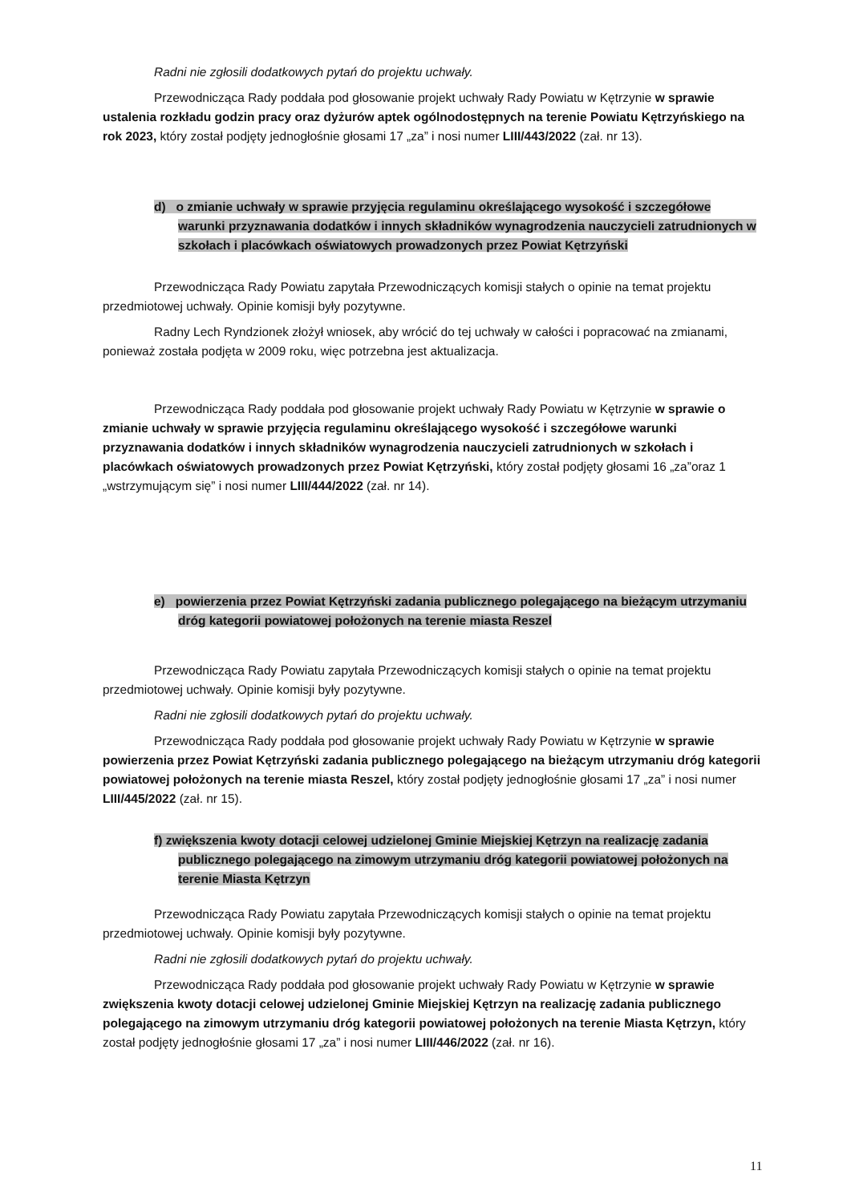Radni nie zgłosili dodatkowych pytań do projektu uchwały.
Przewodnicząca Rady poddała pod głosowanie projekt uchwały Rady Powiatu w Kętrzynie w sprawie ustalenia rozkładu godzin pracy oraz dyżurów aptek ogólnodostępnych na terenie Powiatu Kętrzyńskiego na rok 2023, który został podjęty jednogłośnie głosami 17 „za” i nosi numer LIII/443/2022 (zał. nr 13).
d) o zmianie uchwały w sprawie przyjęcia regulaminu określającego wysokość i szczegółowe warunki przyznawania dodatków i innych składników wynagrodzenia nauczycieli zatrudnionych w szkołach i placówkach oświatowych prowadzonych przez Powiat Kętrzyński
Przewodnicząca Rady Powiatu zapytała Przewodniczących komisji stałych o opinie na temat projektu przedmiotowej uchwały. Opinie komisji były pozytywne.
Radny Lech Ryndzionek złożył wniosek, aby wrócić do tej uchwały w całości i popracować na zmianami, ponieważ została podjęta w 2009 roku, więc potrzebna jest aktualizacja.
Przewodnicząca Rady poddała pod głosowanie projekt uchwały Rady Powiatu w Kętrzynie w sprawie o zmianie uchwały w sprawie przyjęcia regulaminu określającego wysokość i szczegółowe warunki przyznawania dodatków i innych składników wynagrodzenia nauczycieli zatrudnionych w szkołach i placówkach oświatowych prowadzonych przez Powiat Kętrzyński, który został podjęty głosami 16 „za”oraz 1 „wstrzymującym się” i nosi numer LIII/444/2022 (zał. nr 14).
e) powierzenia przez Powiat Kętrzyński zadania publicznego polegającego na bieżącym utrzymaniu dróg kategorii powiatowej położonych na terenie miasta Reszel
Przewodnicząca Rady Powiatu zapytała Przewodniczących komisji stałych o opinie na temat projektu przedmiotowej uchwały. Opinie komisji były pozytywne.
Radni nie zgłosili dodatkowych pytań do projektu uchwały.
Przewodnicząca Rady poddała pod głosowanie projekt uchwały Rady Powiatu w Kętrzynie w sprawie powierzenia przez Powiat Kętrzyński zadania publicznego polegającego na bieżącym utrzymaniu dróg kategorii powiatowej położonych na terenie miasta Reszel, który został podjęty jednogłośnie głosami 17 „za” i nosi numer LIII/445/2022 (zał. nr 15).
f) zwiększenia kwoty dotacji celowej udzielonej Gminie Miejskiej Kętrzyn na realizację zadania publicznego polegającego na zimowym utrzymaniu dróg kategorii powiatowej położonych na terenie Miasta Kętrzyn
Przewodnicząca Rady Powiatu zapytała Przewodniczących komisji stałych o opinie na temat projektu przedmiotowej uchwały. Opinie komisji były pozytywne.
Radni nie zgłosili dodatkowych pytań do projektu uchwały.
Przewodnicząca Rady poddała pod głosowanie projekt uchwały Rady Powiatu w Kętrzynie w sprawie zwiększenia kwoty dotacji celowej udzielonej Gminie Miejskiej Kętrzyn na realizację zadania publicznego polegającego na zimowym utrzymaniu dróg kategorii powiatowej położonych na terenie Miasta Kętrzyn, który został podjęty jednogłośnie głosami 17 „za” i nosi numer LIII/446/2022 (zał. nr 16).
11